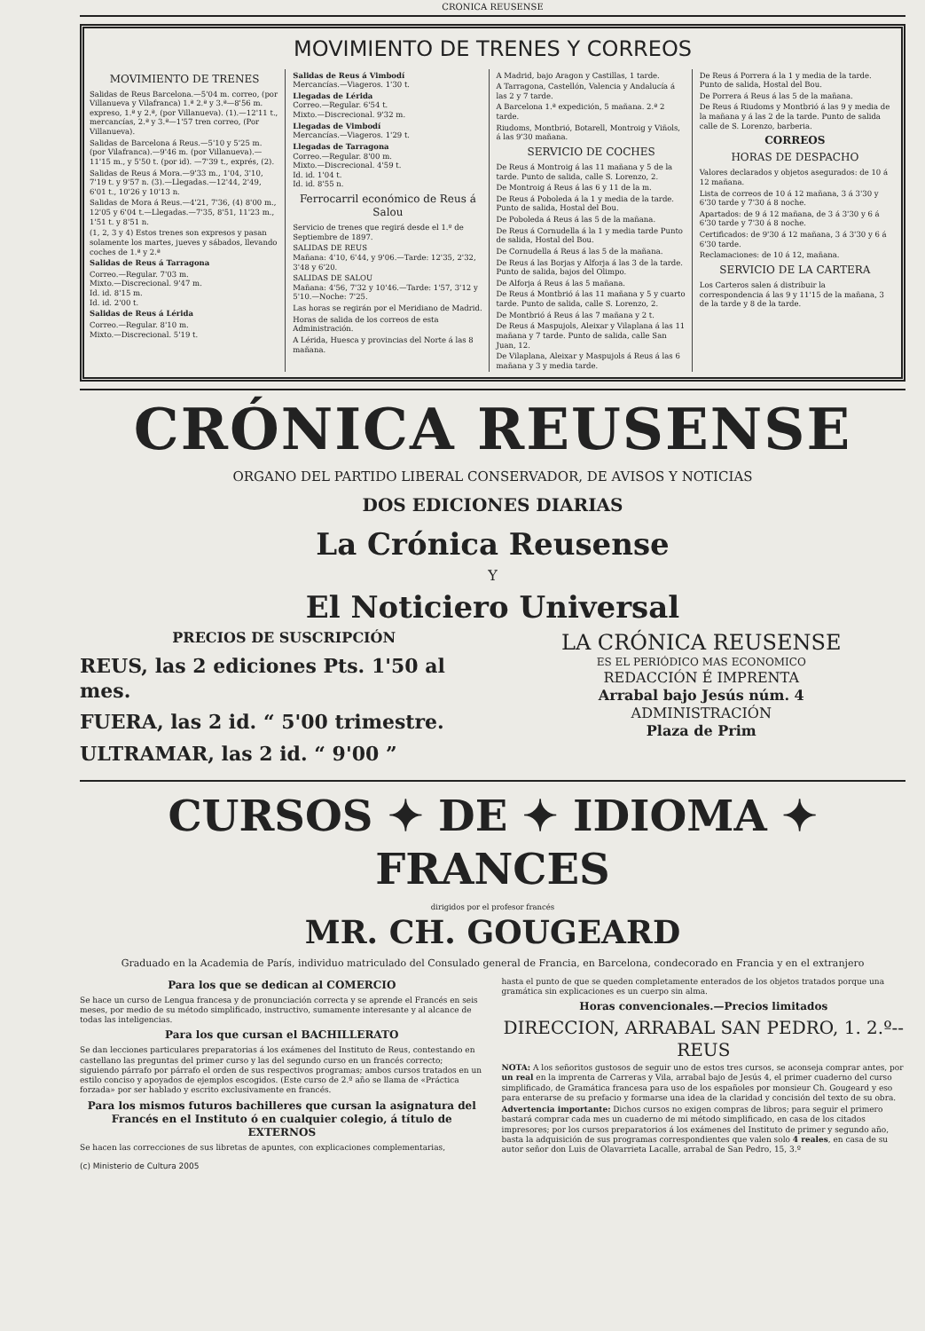CRONICA REUSENSE
MOVIMIENTO DE TRENES Y CORREOS
MOVIMIENTO DE TRENES
Salidas de Reus Barcelona.—5'04 m. correo, (por Villanueva y Vilafranca) 1.ª 2.ª y 3.ª—8'56 m. expreso, 1.ª y 2.ª, (por Villanueva). (1).—12'11 t., mercancías, 2.ª y 3.ª—1'57 tren correo, (Por Villanueva).
Salidas de Barcelona á Reus.—5'10 y 5'25 m. (por Vilafranca).—9'46 m. (por Villanueva).—11'15 m., y 5'50 t. (por id). —7'39 t., exprés, (2).
Salidas de Reus á Mora.—9'33 m., 1'04, 3'10, 7'19 t. y 9'57 n. (3).—Llegadas.—12'44, 2'49, 6'01 t., 10'26 y 10'13 n.
Salidas de Mora á Reus.—4'21, 7'36, (4) 8'00 m., 12'05 y 6'04 t.—Llegadas.—7'35, 8'51, 11'23 m., 1'51 t. y 8'51 n.
(1, 2, 3 y 4) Estos trenes son expresos y pasan solamente los martes, jueves y sábados, llevando coches de 1.ª y 2.ª
Salidas de Reus á Tarragona
Correo.—Regular. 7'03 m.
Mixto.—Discrecional. 9'47 m.
Id. id. 8'15 m.
Id. id. 2'00 t.
Salidas de Reus á Lérida
Correo.—Regular. 8'10 m.
Mixto.—Discrecional. 5'19 t.
Salidas de Reus á Vimbodí
Mercancías.—Viageros. 1'30 t.
Llegadas de Lérida
Correo.—Regular. 6'54 t.
Mixto.—Discrecional. 9'32 m.
Llegadas de Vimbodí
Mercancías.—Viageros. 1'29 t.
Llegadas de Tarragona
Correo.—Regular. 8'00 m.
Mixto.—Discrecional. 4'59 t.
Id. id. 1'04 t.
Id. id. 8'55 n.
Ferrocarril económico de Reus á Salou
Servicio de trenes que regirá desde el 1.º de Septiembre de 1897.
SALIDAS DE REUS
Mañana: 4'10, 6'44, y 9'06.—Tarde: 12'35, 2'32, 3'48 y 6'20.
SALIDAS DE SALOU
Mañana: 4'56, 7'32 y 10'46.—Tarde: 1'57, 3'12 y 5'10.—Noche: 7'25.
Las horas se regirán por el Meridiano de Madrid.
Horas de salida de los correos de esta Administración.
A Lérida, Huesca y provincias del Norte á las 8 mañana.
A Madrid, bajo Aragon y Castillas, 1 tarde.
A Tarragona, Castellón, Valencia y Andalucía á las 2 y 7 tarde.
A Barcelona 1.ª expedición, 5 mañana. 2.ª 2 tarde.
Riudoms, Montbrió, Botarell, Montroig y Viñols, á las 9'30 mañana.
SERVICIO DE COCHES
De Reus á Montroig á las 11 mañana y 5 de la tarde. Punto de salida, calle S. Lorenzo, 2.
De Montroig á Reus á las 6 y 11 de la m.
De Reus á Poboleda á la 1 y media de la tarde. Punto de salida, Hostal del Bou.
De Poboleda á Reus á las 5 de la mañana.
De Reus á Cornudella á la 1 y media tarde Punto de salida, Hostal del Bou.
De Cornudella á Reus á las 5 de la mañana.
De Reus á las Borjas y Alforja á las 3 de la tarde. Punto de salida, bajos del Olimpo.
De Alforja á Reus á las 5 mañana.
De Reus á Montbrió á las 11 mañana y 5 y cuarto tarde. Punto de salida, calle S. Lorenzo, 2.
De Montbrió á Reus á las 7 mañana y 2 t.
De Reus á Maspujols, Aleixar y Vilaplana á las 11 mañana y 7 tarde. Punto de salida, calle San Juan, 12.
De Vilaplana, Aleixar y Maspujols á Reus á las 6 mañana y 3 y media tarde.
De Reus á Porrera á la 1 y media de la tarde. Punto de salida, Hostal del Bou.
De Porrera á Reus á las 5 de la mañana.
De Reus á Riudoms y Montbrió á las 9 y media de la mañana y á las 2 de la tarde. Punto de salida calle de S. Lorenzo, barberia.
CORREOS
HORAS DE DESPACHO
Valores declarados y objetos asegurados: de 10 á 12 mañana.
Lista de correos de 10 á 12 mañana, 3 á 3'30 y 6'30 tarde y 7'30 á 8 noche.
Apartados: de 9 á 12 mañana, de 3 á 3'30 y 6 á 6'30 tarde y 7'30 á 8 noche.
Certificados: de 9'30 á 12 mañana, 3 á 3'30 y 6 á 6'30 tarde.
Reclamaciones: de 10 á 12, mañana.
SERVICIO DE LA CARTERA
Los Carteros salen á distribuir la correspondencia á las 9 y 11'15 de la mañana, 3 de la tarde y 8 de la tarde.
CRÓNICA REUSENSE
ORGANO DEL PARTIDO LIBERAL CONSERVADOR, DE AVISOS Y NOTICIAS
DOS EDICIONES DIARIAS
La Crónica Reusense
Y
El Noticiero Universal
PRECIOS DE SUSCRIPCIÓN
REUS, las 2 ediciones Pts. 1'50 al mes.
FUERA, las 2 id. “ 5'00 trimestre.
ULTRAMAR, las 2 id. “ 9'00 ”
LA CRÓNICA REUSENSE
ES EL PERIÓDICO MAS ECONOMICO
REDACCIÓN É IMPRENTA
Arrabal bajo Jesús núm. 4
ADMINISTRACIÓN
Plaza de Prim
CURSOS ✦ DE ✦ IDIOMA ✦ FRANCES
dirigidos por el profesor francés
MR. CH. GOUGEARD
Graduado en la Academia de París, individuo matriculado del Consulado general de Francia, en Barcelona, condecorado en Francia y en el extranjero
Para los que se dedican al COMERCIO
Se hace un curso de Lengua francesa y de pronunciación correcta y se aprende el Francés en seis meses, por medio de su método simplificado, instructivo, sumamente interesante y al alcance de todas las inteligencias.
Para los que cursan el BACHILLERATO
Se dan lecciones particulares preparatorias á los exámenes del Instituto de Reus, contestando en castellano las preguntas del primer curso y las del segundo curso en un francés correcto; siguiendo párrafo por párrafo el orden de sus respectivos programas; ambos cursos tratados en un estilo conciso y apoyados de ejemplos escogidos. (Este curso de 2.º año se llama de «Práctica forzada» por ser hablado y escrito exclusivamente en francés.
Para los mismos futuros bachilleres que cursan la asignatura del Francés en el Instituto ó en cualquier colegio, á título de EXTERNOS
Se hacen las correcciones de sus libretas de apuntes, con explicaciones complementarias,
hasta el punto de que se queden completamente enterados de los objetos tratados porque una gramática sin explicaciones es un cuerpo sin alma.
Horas convencionales.—Precios limitados
DIRECCION, ARRABAL SAN PEDRO, 1. 2.º--REUS
NOTA: A los señoritos gustosos de seguir uno de estos tres cursos, se aconseja comprar antes, por un real en la imprenta de Carreras y Vila, arrabal bajo de Jesús 4, el primer cuaderno del curso simplificado, de Gramática francesa para uso de los españoles por monsieur Ch. Gougeard y eso para enterarse de su prefacio y formarse una idea de la claridad y concisión del texto de su obra.
Advertencia importante: Dichos cursos no exigen compras de libros; para seguir el primero bastará comprar cada mes un cuaderno de mi método simplificado, en casa de los citados impresores; por los cursos preparatorios á los exámenes del Instituto de primer y segundo año, basta la adquisición de sus programas correspondientes que valen solo 4 reales, en casa de su autor señor don Luis de Olavarrieta Lacalle, arrabal de San Pedro, 15, 3.º
(c) Ministerio de Cultura 2005